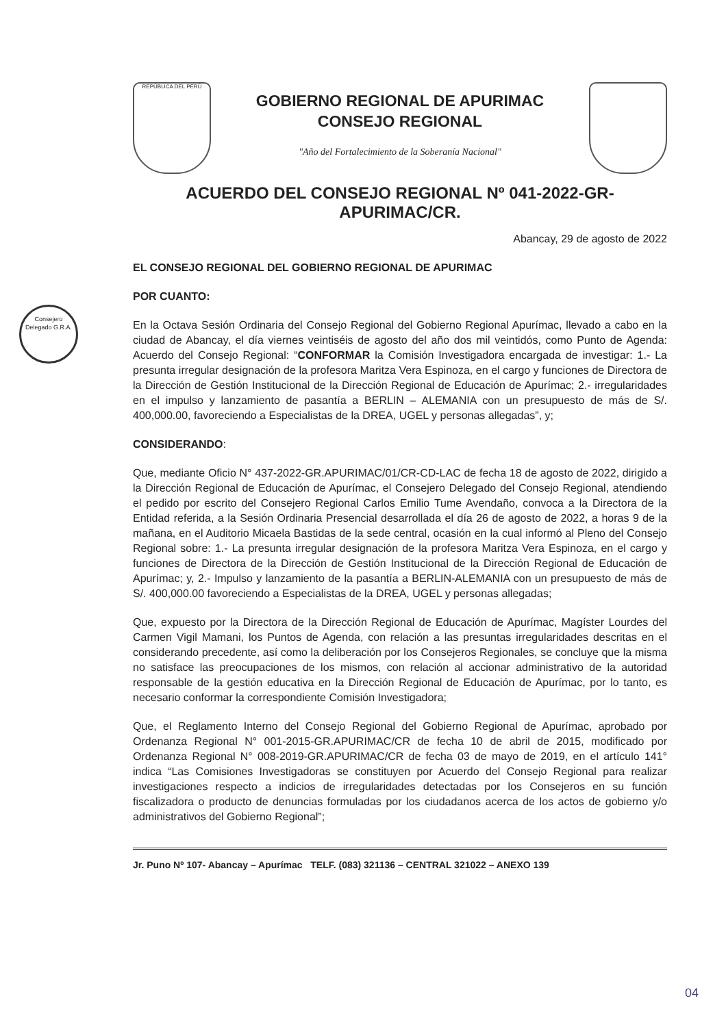Consejero Delegado G.R.A.
REPÚBLICA DEL PERÚ
GOBIERNO REGIONAL DE APURIMAC
CONSEJO REGIONAL
"Año del Fortalecimiento de la Soberanía Nacional"
ACUERDO DEL CONSEJO REGIONAL Nº 041-2022-GR-APURIMAC/CR.
Abancay, 29 de agosto de 2022
EL CONSEJO REGIONAL DEL GOBIERNO REGIONAL DE APURIMAC
POR CUANTO:
En la Octava Sesión Ordinaria del Consejo Regional del Gobierno Regional Apurímac, llevado a cabo en la ciudad de Abancay, el día viernes veintiséis de agosto del año dos mil veintidós, como Punto de Agenda: Acuerdo del Consejo Regional: “CONFORMAR la Comisión Investigadora encargada de investigar: 1.- La presunta irregular designación de la profesora Maritza Vera Espinoza, en el cargo y funciones de Directora de la Dirección de Gestión Institucional de la Dirección Regional de Educación de Apurímac; 2.- irregularidades en el impulso y lanzamiento de pasantía a BERLIN – ALEMANIA con un presupuesto de más de S/. 400,000.00, favoreciendo a Especialistas de la DREA, UGEL y personas allegadas”, y;
CONSIDERANDO:
Que, mediante Oficio N° 437-2022-GR.APURIMAC/01/CR-CD-LAC de fecha 18 de agosto de 2022, dirigido a la Dirección Regional de Educación de Apurímac, el Consejero Delegado del Consejo Regional, atendiendo el pedido por escrito del Consejero Regional Carlos Emilio Tume Avendaño, convoca a la Directora de la Entidad referida, a la Sesión Ordinaria Presencial desarrollada el día 26 de agosto de 2022, a horas 9 de la mañana, en el Auditorio Micaela Bastidas de la sede central, ocasión en la cual informó al Pleno del Consejo Regional sobre: 1.- La presunta irregular designación de la profesora Maritza Vera Espinoza, en el cargo y funciones de Directora de la Dirección de Gestión Institucional de la Dirección Regional de Educación de Apurímac; y, 2.- Impulso y lanzamiento de la pasantía a BERLIN-ALEMANIA con un presupuesto de más de S/. 400,000.00 favoreciendo a Especialistas de la DREA, UGEL y personas allegadas;
Que, expuesto por la Directora de la Dirección Regional de Educación de Apurímac, Magíster Lourdes del Carmen Vigil Mamani, los Puntos de Agenda, con relación a las presuntas irregularidades descritas en el considerando precedente, así como la deliberación por los Consejeros Regionales, se concluye que la misma no satisface las preocupaciones de los mismos, con relación al accionar administrativo de la autoridad responsable de la gestión educativa en la Dirección Regional de Educación de Apurímac, por lo tanto, es necesario conformar la correspondiente Comisión Investigadora;
Que, el Reglamento Interno del Consejo Regional del Gobierno Regional de Apurímac, aprobado por Ordenanza Regional N° 001-2015-GR.APURIMAC/CR de fecha 10 de abril de 2015, modificado por Ordenanza Regional N° 008-2019-GR.APURIMAC/CR de fecha 03 de mayo de 2019, en el artículo 141° indica “Las Comisiones Investigadoras se constituyen por Acuerdo del Consejo Regional para realizar investigaciones respecto a indicios de irregularidades detectadas por los Consejeros en su función fiscalizadora o producto de denuncias formuladas por los ciudadanos acerca de los actos de gobierno y/o administrativos del Gobierno Regional”;
Jr. Puno Nº 107- Abancay – Apurímac TELF. (083) 321136 – CENTRAL 321022 – ANEXO 139
04